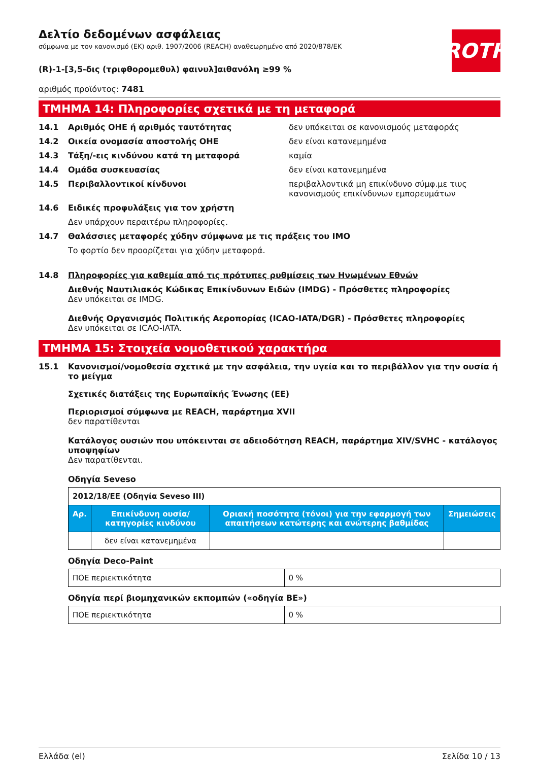ROTH
Δελτίο δεδομένων ασφάλειας
σύμφωνα με τον κανονισμό (ΕΚ) αριθ. 1907/2006 (REACH) αναθεωρημένο από 2020/878/ΕΚ
(R)-1-[3,5-δις (τριφθορομεθυλ) φαινυλ]αιθανόλη ≥99 %
αριθμός προϊόντος: 7481
ΤΜΗΜΑ 14: Πληροφορίες σχετικά με τη μεταφορά
14.1 Αριθμός ΟΗΕ ή αριθμός ταυτότητας δεν υπόκειται σε κανονισμούς μεταφοράς
14.2 Οικεία ονομασία αποστολής ΟΗΕ δεν είναι κατανεμημένα
14.3 Τάξη/-εις κινδύνου κατά τη μεταφορά καμία
14.4 Ομάδα συσκευασίας δεν είναι κατανεμημένα
14.5 Περιβαλλοντικοί κίνδυνοι περιβαλλοντικά μη επικίνδυνο σύμφ.με τιυς κανονισμούς επικίνδυνων εμπορευμάτων
14.6 Ειδικές προφυλάξεις για τον χρήστη
Δεν υπάρχουν περαιτέρω πληροφορίες.
14.7 Θαλάσσιες μεταφορές χύδην σύμφωνα με τις πράξεις του IMO
Το φορτίο δεν προορίζεται για χύδην μεταφορά.
14.8 Πληροφορίες για καθεμία από τις πρότυπες ρυθμίσεις των Ηνωμένων Εθνών
Διεθνής Ναυτιλιακός Κώδικας Επικίνδυνων Ειδών (IMDG) - Πρόσθετες πληροφορίες
Δεν υπόκειται σε IMDG.
Διεθνής Οργανισμός Πολιτικής Αεροπορίας (ICAO-IATA/DGR) - Πρόσθετες πληροφορίες
Δεν υπόκειται σε ICAO-IATA.
ΤΜΗΜΑ 15: Στοιχεία νομοθετικού χαρακτήρα
15.1 Κανονισμοί/νομοθεσία σχετικά με την ασφάλεια, την υγεία και το περιβάλλον για την ουσία ή το μείγμα
Σχετικές διατάξεις της Ευρωπαϊκής Ένωσης (ΕΕ)
Περιορισμοί σύμφωνα με REACH, παράρτημα XVII
δεν παρατίθενται
Κατάλογος ουσιών που υπόκεινται σε αδειοδότηση REACH, παράρτημα XIV/SVHC - κατάλογος υποψηφίων
Δεν παρατίθενται.
Οδηγία Seveso
| 2012/18/ΕΕ (Οδηγία Seveso III) | | | |
| Αρ. | Επικίνδυνη ουσία/κατηγορίες κινδύνου | Οριακή ποσότητα (τόνοι) για την εφαρμογή των απαιτήσεων κατώτερης και ανώτερης βαθμίδας | Σημειώσεις |
| | δεν είναι κατανεμημένα | | |
Οδηγία Deco-Paint
| ΠΟΕ περιεκτικότητα | 0 % |
Οδηγία περί βιομηχανικών εκπομπών («οδηγία ΒΕ»)
| ΠΟΕ περιεκτικότητα | 0 % |
Ελλάδα (el) Σελίδα 10 / 13